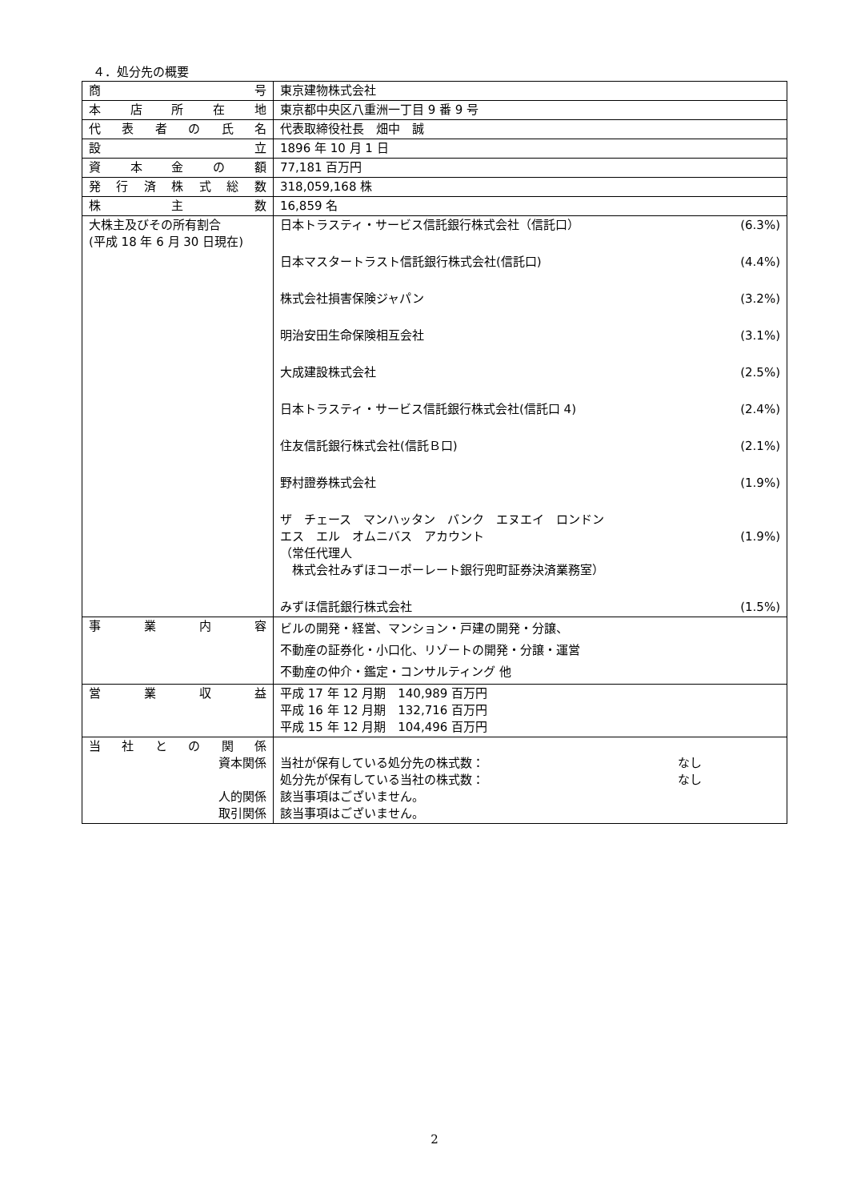４．処分先の概要
| 商 号 | 東京建物株式会社 |
| 本 店 所 在 地 | 東京都中央区八重洲一丁目 9 番 9 号 |
| 代 表 者 の 氏 名 | 代表取締役社長 畑中 誠 |
| 設 立 | 1896 年 10 月 1 日 |
| 資 本 金 の 額 | 77,181 百万円 |
| 発 行 済 株 式 総 数 | 318,059,168 株 |
| 株 主 数 | 16,859 名 |
| 大株主及びその所有割合 (平成 18 年 6 月 30 日現在) | 日本トラスティ・サービス信託銀行株式会社（信託口） (6.3%) 日本マスタートラスト信託銀行株式会社(信託口) (4.4%) 株式会社損害保険ジャパン (3.2%) 明治安田生命保険相互会社 (3.1%) 大成建設株式会社 (2.5%) 日本トラスティ・サービス信託銀行株式会社(信託口 4) (2.4%) 住友信託銀行株式会社(信託Ｂ口) (2.1%) 野村證券株式会社 (1.9%) ザ チェース マンハッタン バンク エヌエイ ロンドン エス エル オムニバス アカウント （常任代理人 株式会社みずほコーポーレート銀行兜町証券決済業務室） (1.9%) みずほ信託銀行株式会社 (1.5%) |
| 事 業 内 容 | ビルの開発・経営、マンション・戸建の開発・分譲、 不動産の証券化・小口化、リゾートの開発・分譲・運営 不動産の仲介・鑑定・コンサルティング 他 |
| 営 業 収 益 | 平成 17 年 12 月期 140,989 百万円 平成 16 年 12 月期 132,716 百万円 平成 15 年 12 月期 104,496 百万円 |
| 当 社 と の 関 係 資本関係 人的関係 取引関係 | 当社が保有している処分先の株式数： なし 処分先が保有している当社の株式数： なし 該当事項はございません。 該当事項はございません。 |
2